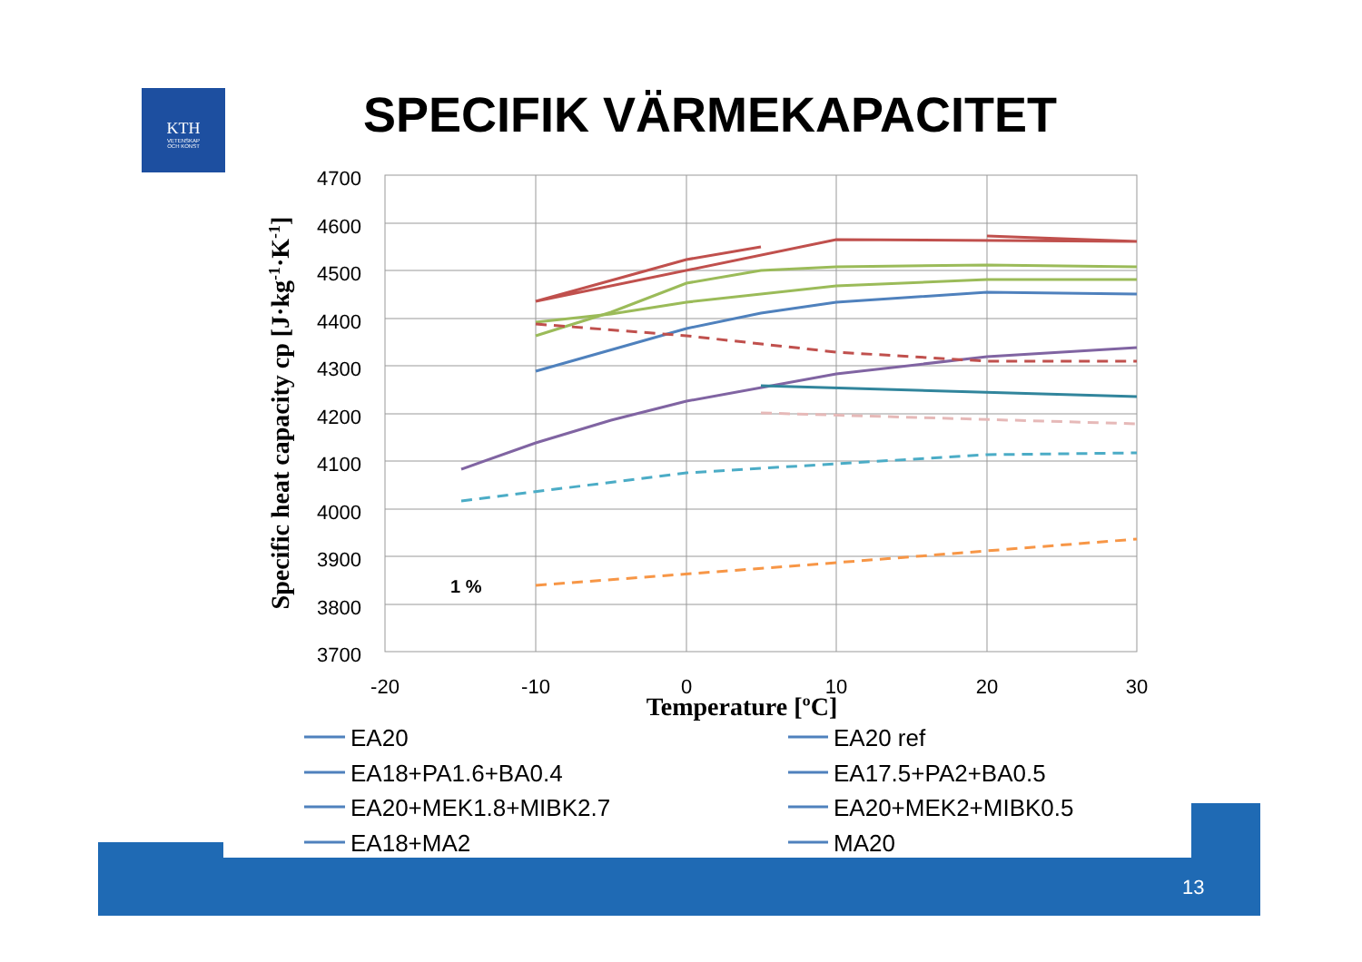KTH
VETENSKAP
OCH KONST
SPECIFIK VÄRMEKAPACITET
4700
4600
4500
4400
4300
4200
4100
4000
3900
3800
3700
-20
-10
0
10
20
30
Temperature [ºC]
Specific heat capacity cp [J·kg-1·K-1]
1 %
EA20
EA20 ref
EA18+PA1.6+BA0.4
EA17.5+PA2+BA0.5
EA20+MEK1.8+MIBK2.7
EA20+MEK2+MIBK0.5
EA18+MA2
MA20
13